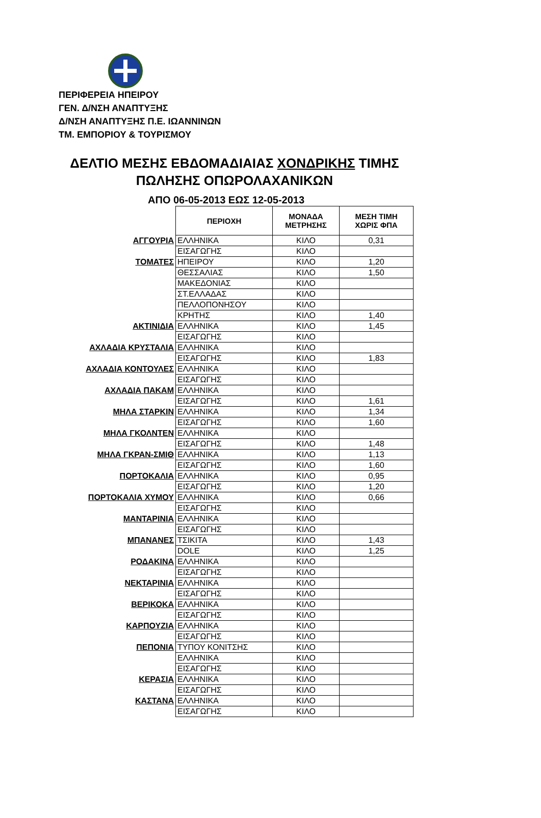ΠΕΡΙΦΕΡΕΙΑ ΗΠΕΙΡΟΥ
ΓΕΝ. Δ/ΝΣΗ ΑΝΑΠΤΥΞΗΣ
Δ/ΝΣΗ ΑΝΑΠΤΥΞΗΣ Π.Ε. ΙΩΑΝΝΙΝΩΝ
ΤΜ. ΕΜΠΟΡΙΟΥ & ΤΟΥΡΙΣΜΟΥ
ΔΕΛΤΙΟ ΜΕΣΗΣ ΕΒΔΟΜΑΔΙΑΙΑΣ ΧΟΝΔΡΙΚΗΣ ΤΙΜΗΣ
ΠΩΛΗΣΗΣ ΟΠΩΡΟΛΑΧΑΝΙΚΩΝ
ΑΠΟ 06-05-2013 ΕΩΣ 12-05-2013
| | ΠΕΡΙΟΧΗ | ΜΟΝΑΔΑ ΜΕΤΡΗΣΗΣ | ΜΕΣΗ ΤΙΜΗ ΧΩΡΙΣ ΦΠΑ |
| ΑΓΓΟΥΡΙΑ | ΕΛΛΗΝΙΚΑ | ΚΙΛΟ | 0,31 |
| | ΕΙΣΑΓΩΓΗΣ | ΚΙΛΟ | |
| ΤΟΜΑΤΕΣ | ΗΠΕΙΡΟΥ | ΚΙΛΟ | 1,20 |
| | ΘΕΣΣΑΛΙΑΣ | ΚΙΛΟ | 1,50 |
| | ΜΑΚΕΔΟΝΙΑΣ | ΚΙΛΟ | |
| | ΣΤ.ΕΛΛΑΔΑΣ | ΚΙΛΟ | |
| | ΠΕΛΛΟΠΟΝΗΣΟΥ | ΚΙΛΟ | |
| | ΚΡΗΤΗΣ | ΚΙΛΟ | 1,40 |
| ΑΚΤΙΝΙΔΙΑ | ΕΛΛΗΝΙΚΑ | ΚΙΛΟ | 1,45 |
| | ΕΙΣΑΓΩΓΗΣ | ΚΙΛΟ | |
| ΑΧΛΑΔΙΑ ΚΡΥΣΤΑΛΙΑ | ΕΛΛΗΝΙΚΑ | ΚΙΛΟ | |
| | ΕΙΣΑΓΩΓΗΣ | ΚΙΛΟ | 1,83 |
| ΑΧΛΑΔΙΑ ΚΟΝΤΟΥΛΕΣ | ΕΛΛΗΝΙΚΑ | ΚΙΛΟ | |
| | ΕΙΣΑΓΩΓΗΣ | ΚΙΛΟ | |
| ΑΧΛΑΔΙΑ ΠΑΚΑΜ | ΕΛΛΗΝΙΚΑ | ΚΙΛΟ | |
| | ΕΙΣΑΓΩΓΗΣ | ΚΙΛΟ | 1,61 |
| ΜΗΛΑ ΣΤΑΡΚΙΝ | ΕΛΛΗΝΙΚΑ | ΚΙΛΟ | 1,34 |
| | ΕΙΣΑΓΩΓΗΣ | ΚΙΛΟ | 1,60 |
| ΜΗΛΑ ΓΚΟΛΝΤΕΝ | ΕΛΛΗΝΙΚΑ | ΚΙΛΟ | |
| | ΕΙΣΑΓΩΓΗΣ | ΚΙΛΟ | 1,48 |
| ΜΗΛΑ ΓΚΡΑΝ-ΣΜΙΘ | ΕΛΛΗΝΙΚΑ | ΚΙΛΟ | 1,13 |
| | ΕΙΣΑΓΩΓΗΣ | ΚΙΛΟ | 1,60 |
| ΠΟΡΤΟΚΑΛΙΑ | ΕΛΛΗΝΙΚΑ | ΚΙΛΟ | 0,95 |
| | ΕΙΣΑΓΩΓΗΣ | ΚΙΛΟ | 1,20 |
| ΠΟΡΤΟΚΑΛΙΑ ΧΥΜΟΥ | ΕΛΛΗΝΙΚΑ | ΚΙΛΟ | 0,66 |
| | ΕΙΣΑΓΩΓΗΣ | ΚΙΛΟ | |
| ΜΑΝΤΑΡΙΝΙΑ | ΕΛΛΗΝΙΚΑ | ΚΙΛΟ | |
| | ΕΙΣΑΓΩΓΗΣ | ΚΙΛΟ | |
| ΜΠΑΝΑΝΕΣ | ΤΣΙΚΙΤΑ | ΚΙΛΟ | 1,43 |
| | DOLE | ΚΙΛΟ | 1,25 |
| ΡΟΔΑΚΙΝΑ | ΕΛΛΗΝΙΚΑ | ΚΙΛΟ | |
| | ΕΙΣΑΓΩΓΗΣ | ΚΙΛΟ | |
| ΝΕΚΤΑΡΙΝΙΑ | ΕΛΛΗΝΙΚΑ | ΚΙΛΟ | |
| | ΕΙΣΑΓΩΓΗΣ | ΚΙΛΟ | |
| ΒΕΡΙΚΟΚΑ | ΕΛΛΗΝΙΚΑ | ΚΙΛΟ | |
| | ΕΙΣΑΓΩΓΗΣ | ΚΙΛΟ | |
| ΚΑΡΠΟΥΖΙΑ | ΕΛΛΗΝΙΚΑ | ΚΙΛΟ | |
| | ΕΙΣΑΓΩΓΗΣ | ΚΙΛΟ | |
| ΠΕΠΟΝΙΑ | ΤΥΠΟΥ ΚΟΝΙΤΣΗΣ | ΚΙΛΟ | |
| | ΕΛΛΗΝΙΚΑ | ΚΙΛΟ | |
| | ΕΙΣΑΓΩΓΗΣ | ΚΙΛΟ | |
| ΚΕΡΑΣΙΑ | ΕΛΛΗΝΙΚΑ | ΚΙΛΟ | |
| | ΕΙΣΑΓΩΓΗΣ | ΚΙΛΟ | |
| ΚΑΣΤΑΝΑ | ΕΛΛΗΝΙΚΑ | ΚΙΛΟ | |
| | ΕΙΣΑΓΩΓΗΣ | ΚΙΛΟ | |